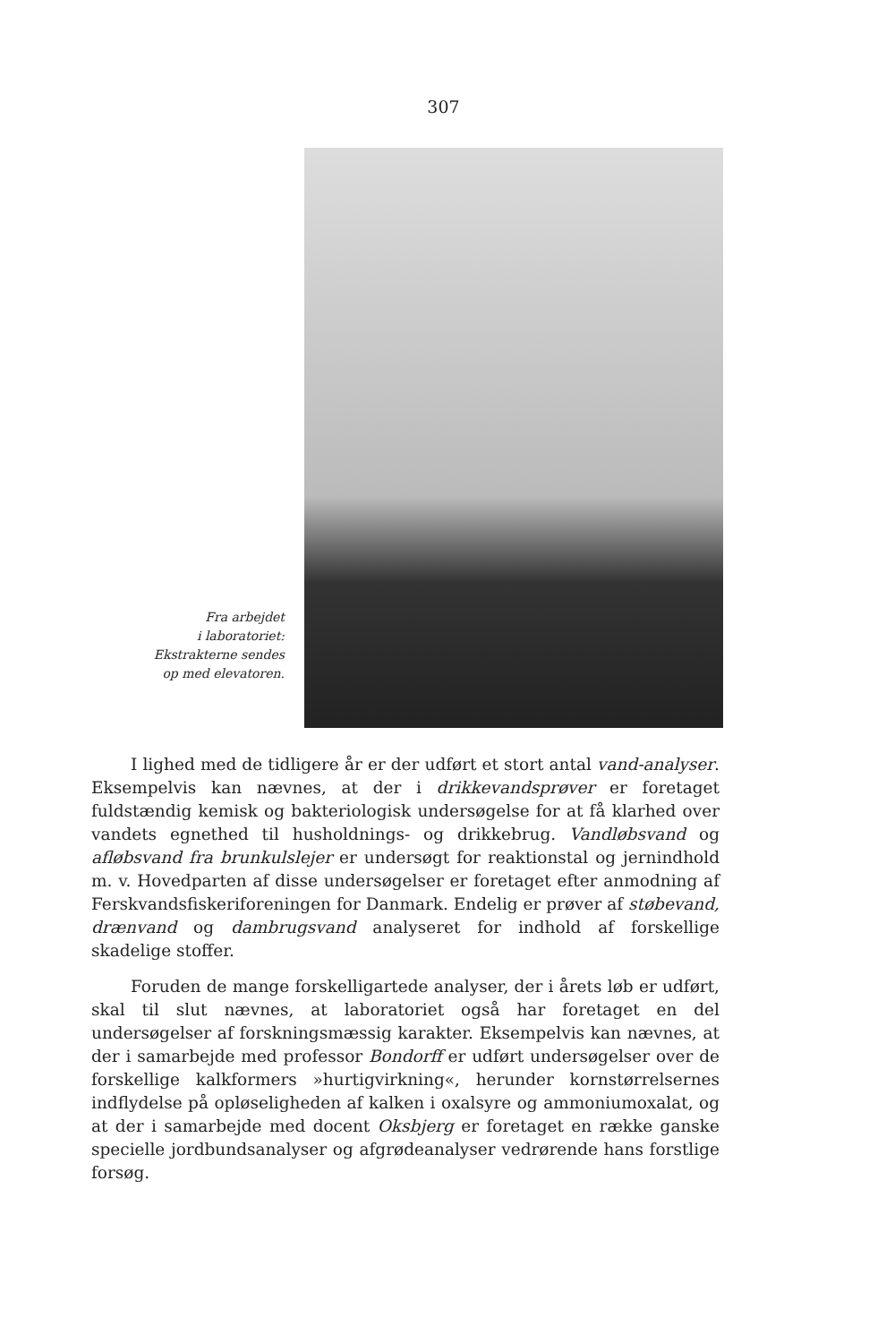307
Fra arbejdet
i laboratoriet:
Ekstrakterne sendes
op med elevatoren.
I lighed med de tidligere år er der udført et stort antal vand-analyser. Eksempelvis kan nævnes, at der i drikkevandsprøver er foretaget fuldstændig kemisk og bakteriologisk undersøgelse for at få klarhed over vandets egnethed til husholdnings- og drikkebrug. Vandløbsvand og afløbsvand fra brunkulslejer er undersøgt for reaktionstal og jernindhold m. v. Hovedparten af disse undersøgelser er foretaget efter anmodning af Ferskvandsfiskeriforeningen for Danmark. Endelig er prøver af støbevand, drænvand og dambrugsvand analyseret for indhold af forskellige skadelige stoffer.
Foruden de mange forskelligartede analyser, der i årets løb er udført, skal til slut nævnes, at laboratoriet også har foretaget en del undersøgelser af forskningsmæssig karakter. Eksempelvis kan nævnes, at der i samarbejde med professor Bondorff er udført undersøgelser over de forskellige kalkformers »hurtigvirkning«, herunder kornstørrelsernes indflydelse på opløseligheden af kalken i oxalsyre og ammoniumoxalat, og at der i samarbejde med docent Oksbjerg er foretaget en række ganske specielle jordbundsanalyser og afgrødeanalyser vedrørende hans forstlige forsøg.